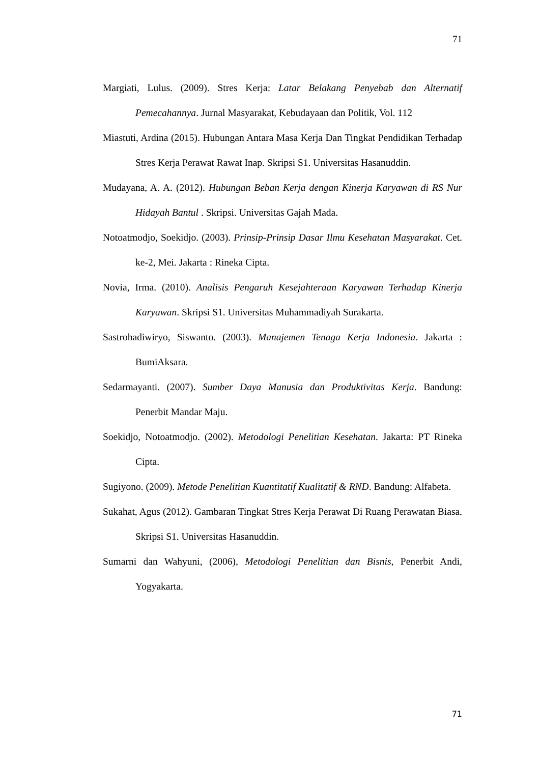71
Margiati, Lulus. (2009). Stres Kerja: Latar Belakang Penyebab dan Alternatif Pemecahannya. Jurnal Masyarakat, Kebudayaan dan Politik, Vol. 112
Miastuti, Ardina (2015). Hubungan Antara Masa Kerja Dan Tingkat Pendidikan Terhadap Stres Kerja Perawat Rawat Inap. Skripsi S1. Universitas Hasanuddin.
Mudayana, A. A. (2012). Hubungan Beban Kerja dengan Kinerja Karyawan di RS Nur Hidayah Bantul . Skripsi. Universitas Gajah Mada.
Notoatmodjo, Soekidjo. (2003). Prinsip-Prinsip Dasar Ilmu Kesehatan Masyarakat. Cet. ke-2, Mei. Jakarta : Rineka Cipta.
Novia, Irma. (2010). Analisis Pengaruh Kesejahteraan Karyawan Terhadap Kinerja Karyawan. Skripsi S1. Universitas Muhammadiyah Surakarta.
Sastrohadiwiryo, Siswanto. (2003). Manajemen Tenaga Kerja Indonesia. Jakarta : BumiAksara.
Sedarmayanti. (2007). Sumber Daya Manusia dan Produktivitas Kerja. Bandung: Penerbit Mandar Maju.
Soekidjo, Notoatmodjo. (2002). Metodologi Penelitian Kesehatan. Jakarta: PT Rineka Cipta.
Sugiyono. (2009). Metode Penelitian Kuantitatif Kualitatif & RND. Bandung: Alfabeta.
Sukahat, Agus (2012). Gambaran Tingkat Stres Kerja Perawat Di Ruang Perawatan Biasa. Skripsi S1. Universitas Hasanuddin.
Sumarni dan Wahyuni, (2006), Metodologi Penelitian dan Bisnis, Penerbit Andi, Yogyakarta.
71